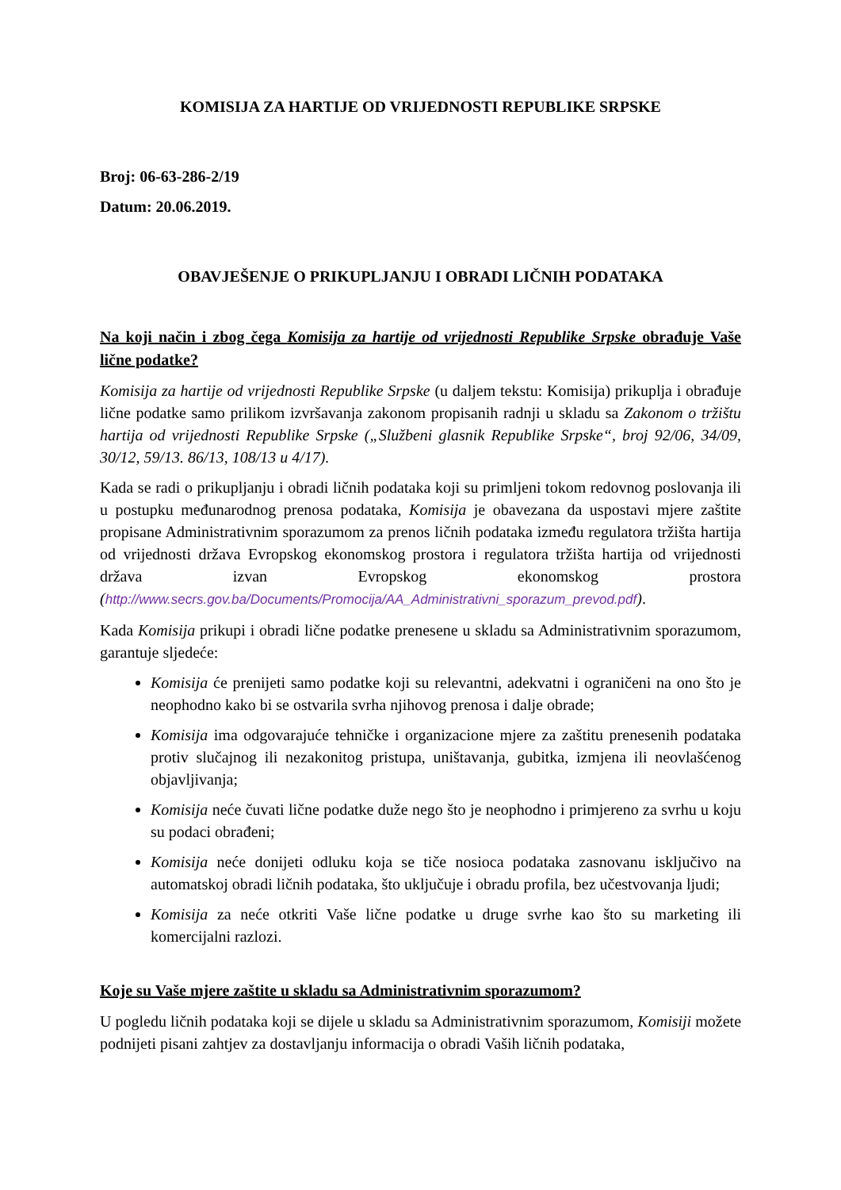KOMISIJA ZA HARTIJE OD VRIJEDNOSTI REPUBLIKE SRPSKE
Broj: 06-63-286-2/19
Datum: 20.06.2019.
OBAVJEŠENJE O PRIKUPLJANJU I OBRADI LIČNIH PODATAKA
Na koji način i zbog čega Komisija za hartije od vrijednosti Republike Srpske obrađuje Vaše lične podatke?
Komisija za hartije od vrijednosti Republike Srpske (u daljem tekstu: Komisija) prikuplja i obrađuje lične podatke samo prilikom izvršavanja zakonom propisanih radnji u skladu sa Zakonom o tržištu hartija od vrijednosti Republike Srpske („Službeni glasnik Republike Srpske“, broj 92/06, 34/09, 30/12, 59/13. 86/13, 108/13 u 4/17).
Kada se radi o prikupljanju i obradi ličnih podataka koji su primljeni tokom redovnog poslovanja ili u postupku međunarodnog prenosa podataka, Komisija je obavezana da uspostavi mjere zaštite propisane Administrativnim sporazumom za prenos ličnih podataka između regulatora tržišta hartija od vrijednosti država Evropskog ekonomskog prostora i regulatora tržišta hartija od vrijednosti država izvan Evropskog ekonomskog prostora (http://www.secrs.gov.ba/Documents/Promocija/AA_Administrativni_sporazum_prevod.pdf).
Kada Komisija prikupi i obradi lične podatke prenesene u skladu sa Administrativnim sporazumom, garantuje sljedeće:
Komisija će prenijeti samo podatke koji su relevantni, adekvatni i ograničeni na ono što je neophodno kako bi se ostvarila svrha njihovog prenosa i dalje obrade;
Komisija ima odgovarajuće tehničke i organizacione mjere za zaštitu prenesenih podataka protiv slučajnog ili nezakonitog pristupa, uništavanja, gubitka, izmjena ili neovlašćenog objavljivanja;
Komisija neće čuvati lične podatke duže nego što je neophodno i primjereno za svrhu u koju su podaci obrađeni;
Komisija neće donijeti odluku koja se tiče nosioca podataka zasnovanu isključivo na automatskoj obradi ličnih podataka, što uključuje i obradu profila, bez učestvovanja ljudi;
Komisija za neće otkriti Vaše lične podatke u druge svrhe kao što su marketing ili komercijalni razlozi.
Koje su Vaše mjere zaštite u skladu sa Administrativnim sporazumom?
U pogledu ličnih podataka koji se dijele u skladu sa Administrativnim sporazumom, Komisiji možete podnijeti pisani zahtjev za dostavljanju informacija o obradi Vaših ličnih podataka,